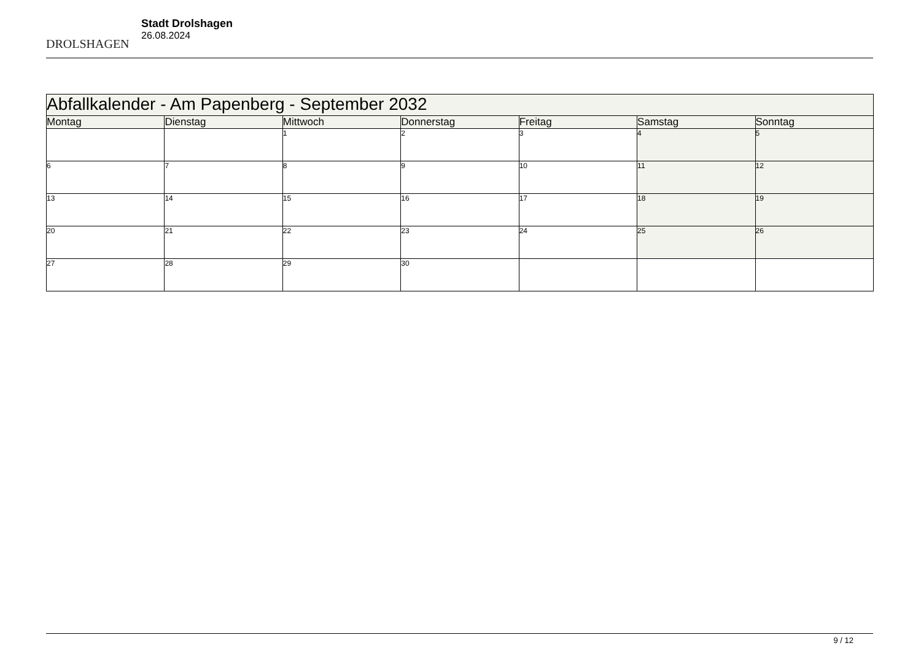DROLSHAGEN
Stadt Drolshagen
26.08.2024
| Abfallkalender - Am Papenberg - September 2032 | | | | | | |
| --- | --- | --- | --- | --- | --- | --- |
| Montag | Dienstag | Mittwoch | Donnerstag | Freitag | Samstag | Sonntag |
| | | 1 | 2 | 3 | 4 | 5 |
| 6 | 7 | 8 | 9 | 10 | 11 | 12 |
| 13 | 14 | 15 | 16 | 17 | 18 | 19 |
| 20 | 21 | 22 | 23 | 24 | 25 | 26 |
| 27 | 28 | 29 | 30 | | | |
9 / 12